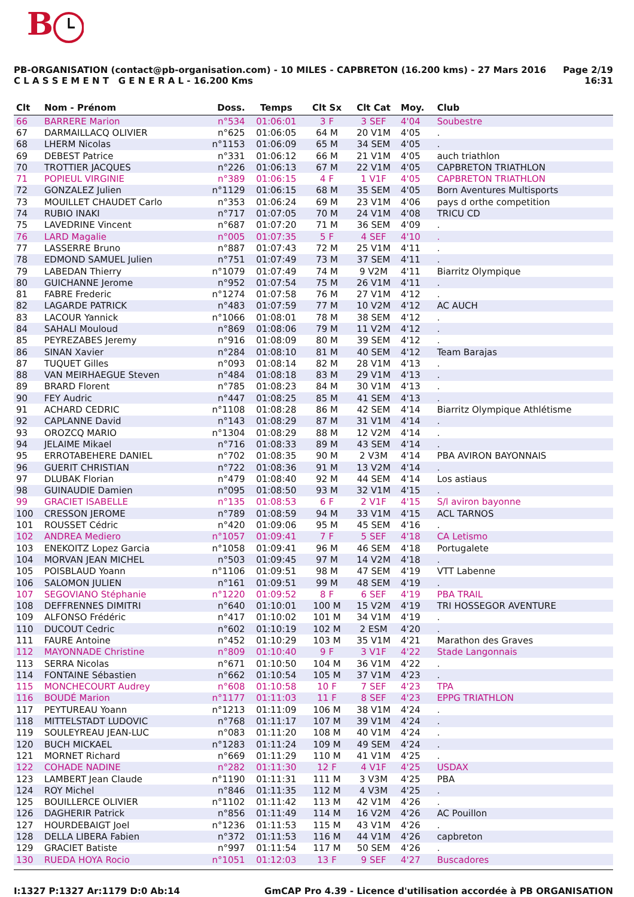B
PB-ORGANISATION (contact@pb-organisation.com) - 10 MILES - CAPBRETON (16.200 kms) - 27 Mars 2016
C L A S S E M E N T G E N E R A L - 16.200 Kms
Page 2/19
16:31
| Clt | Nom - Prénom | Doss. | Temps | Clt Sx | Clt Cat | Moy. | Club |
| --- | --- | --- | --- | --- | --- | --- | --- |
| 66 | BARRERE Marion | n°534 | 01:06:01 | 3 F | 3 SEF | 4'04 | Soubestre |
| 67 | DARMAILLACQ OLIVIER | n°625 | 01:06:05 | 64 M | 20 V1M | 4'05 | . |
| 68 | LHERM Nicolas | n°1153 | 01:06:09 | 65 M | 34 SEM | 4'05 | . |
| 69 | DEBEST Patrice | n°331 | 01:06:12 | 66 M | 21 V1M | 4'05 | auch triathlon |
| 70 | TROTTIER JACQUES | n°226 | 01:06:13 | 67 M | 22 V1M | 4'05 | CAPBRETON TRIATHLON |
| 71 | POPIEUL VIRGINIE | n°389 | 01:06:15 | 4 F | 1 V1F | 4'05 | CAPBRETON TRIATHLON |
| 72 | GONZALEZ Julien | n°1129 | 01:06:15 | 68 M | 35 SEM | 4'05 | Born Aventures Multisports |
| 73 | MOUILLET CHAUDET Carlo | n°353 | 01:06:24 | 69 M | 23 V1M | 4'06 | pays d orthe competition |
| 74 | RUBIO INAKI | n°717 | 01:07:05 | 70 M | 24 V1M | 4'08 | TRICU CD |
| 75 | LAVEDRINE Vincent | n°687 | 01:07:20 | 71 M | 36 SEM | 4'09 | . |
| 76 | LARD Magalie | n°005 | 01:07:35 | 5 F | 4 SEF | 4'10 | . |
| 77 | LASSERRE Bruno | n°887 | 01:07:43 | 72 M | 25 V1M | 4'11 | . |
| 78 | EDMOND SAMUEL Julien | n°751 | 01:07:49 | 73 M | 37 SEM | 4'11 | . |
| 79 | LABEDAN Thierry | n°1079 | 01:07:49 | 74 M | 9 V2M | 4'11 | Biarritz Olympique |
| 80 | GUICHANNE Jerome | n°952 | 01:07:54 | 75 M | 26 V1M | 4'11 | . |
| 81 | FABRE Frederic | n°1274 | 01:07:58 | 76 M | 27 V1M | 4'12 | . |
| 82 | LAGARDE PATRICK | n°483 | 01:07:59 | 77 M | 10 V2M | 4'12 | AC AUCH |
| 83 | LACOUR Yannick | n°1066 | 01:08:01 | 78 M | 38 SEM | 4'12 | . |
| 84 | SAHALI Mouloud | n°869 | 01:08:06 | 79 M | 11 V2M | 4'12 | . |
| 85 | PEYREZABES Jeremy | n°916 | 01:08:09 | 80 M | 39 SEM | 4'12 | . |
| 86 | SINAN Xavier | n°284 | 01:08:10 | 81 M | 40 SEM | 4'12 | Team Barajas |
| 87 | TUQUET Gilles | n°093 | 01:08:14 | 82 M | 28 V1M | 4'13 | . |
| 88 | VAN MEIRHAEGUE Steven | n°484 | 01:08:18 | 83 M | 29 V1M | 4'13 | . |
| 89 | BRARD Florent | n°785 | 01:08:23 | 84 M | 30 V1M | 4'13 | . |
| 90 | FEY Audric | n°447 | 01:08:25 | 85 M | 41 SEM | 4'13 | . |
| 91 | ACHARD CEDRIC | n°1108 | 01:08:28 | 86 M | 42 SEM | 4'14 | Biarritz Olympique Athlétisme |
| 92 | CAPLANNE David | n°143 | 01:08:29 | 87 M | 31 V1M | 4'14 | . |
| 93 | OROZCQ MARIO | n°1304 | 01:08:29 | 88 M | 12 V2M | 4'14 | . |
| 94 | JELAIME Mikael | n°716 | 01:08:33 | 89 M | 43 SEM | 4'14 | . |
| 95 | ERROTABEHERE DANIEL | n°702 | 01:08:35 | 90 M | 2 V3M | 4'14 | PBA AVIRON BAYONNAIS |
| 96 | GUERIT CHRISTIAN | n°722 | 01:08:36 | 91 M | 13 V2M | 4'14 | . |
| 97 | DLUBAK Florian | n°479 | 01:08:40 | 92 M | 44 SEM | 4'14 | Los astiaus |
| 98 | GUINAUDIE Damien | n°095 | 01:08:50 | 93 M | 32 V1M | 4'15 | . |
| 99 | GRACIET ISABELLE | n°135 | 01:08:53 | 6 F | 2 V1F | 4'15 | S/l aviron bayonne |
| 100 | CRESSON JEROME | n°789 | 01:08:59 | 94 M | 33 V1M | 4'15 | ACL TARNOS |
| 101 | ROUSSET Cédric | n°420 | 01:09:06 | 95 M | 45 SEM | 4'16 | . |
| 102 | ANDREA Mediero | n°1057 | 01:09:41 | 7 F | 5 SEF | 4'18 | CA Letismo |
| 103 | ENEKOITZ Lopez Garcia | n°1058 | 01:09:41 | 96 M | 46 SEM | 4'18 | Portugalete |
| 104 | MORVAN JEAN MICHEL | n°503 | 01:09:45 | 97 M | 14 V2M | 4'18 | . |
| 105 | POISBLAUD Yoann | n°1106 | 01:09:51 | 98 M | 47 SEM | 4'19 | VTT Labenne |
| 106 | SALOMON JULIEN | n°161 | 01:09:51 | 99 M | 48 SEM | 4'19 | . |
| 107 | SEGOVIANO Stéphanie | n°1220 | 01:09:52 | 8 F | 6 SEF | 4'19 | PBA TRAIL |
| 108 | DEFFRENNES DIMITRI | n°640 | 01:10:01 | 100 M | 15 V2M | 4'19 | TRI HOSSEGOR AVENTURE |
| 109 | ALFONSO Frédéric | n°417 | 01:10:02 | 101 M | 34 V1M | 4'19 | . |
| 110 | DUCOUT Cedric | n°602 | 01:10:19 | 102 M | 2 ESM | 4'20 | . |
| 111 | FAURE Antoine | n°452 | 01:10:29 | 103 M | 35 V1M | 4'21 | Marathon des Graves |
| 112 | MAYONNADE Christine | n°809 | 01:10:40 | 9 F | 3 V1F | 4'22 | Stade Langonnais |
| 113 | SERRA Nicolas | n°671 | 01:10:50 | 104 M | 36 V1M | 4'22 | . |
| 114 | FONTAINE Sébastien | n°662 | 01:10:54 | 105 M | 37 V1M | 4'23 | . |
| 115 | MONCHECOURT Audrey | n°608 | 01:10:58 | 10 F | 7 SEF | 4'23 | TPA |
| 116 | BOUDÉ Marion | n°1177 | 01:11:03 | 11 F | 8 SEF | 4'23 | EPPG TRIATHLON |
| 117 | PEYTUREAU Yoann | n°1213 | 01:11:09 | 106 M | 38 V1M | 4'24 | . |
| 118 | MITTELSTADT LUDOVIC | n°768 | 01:11:17 | 107 M | 39 V1M | 4'24 | . |
| 119 | SOULEYREAU JEAN-LUC | n°083 | 01:11:20 | 108 M | 40 V1M | 4'24 | . |
| 120 | BUCH MICKAEL | n°1283 | 01:11:24 | 109 M | 49 SEM | 4'24 | . |
| 121 | MORNET Richard | n°669 | 01:11:29 | 110 M | 41 V1M | 4'25 | . |
| 122 | COHADE NADINE | n°282 | 01:11:30 | 12 F | 4 V1F | 4'25 | USDAX |
| 123 | LAMBERT Jean Claude | n°1190 | 01:11:31 | 111 M | 3 V3M | 4'25 | PBA |
| 124 | ROY Michel | n°846 | 01:11:35 | 112 M | 4 V3M | 4'25 | . |
| 125 | BOUILLERCE OLIVIER | n°1102 | 01:11:42 | 113 M | 42 V1M | 4'26 | . |
| 126 | DAGHERIR Patrick | n°856 | 01:11:49 | 114 M | 16 V2M | 4'26 | AC Pouillon |
| 127 | HOURDEBAIGT Joel | n°1236 | 01:11:53 | 115 M | 43 V1M | 4'26 | . |
| 128 | DELLA LIBERA Fabien | n°372 | 01:11:53 | 116 M | 44 V1M | 4'26 | capbreton |
| 129 | GRACIET Batiste | n°997 | 01:11:54 | 117 M | 50 SEM | 4'26 | . |
| 130 | RUEDA HOYA Rocio | n°1051 | 01:12:03 | 13 F | 9 SEF | 4'27 | Buscadores |
I:1327 P:1327 Ar:1179 D:0 Ab:14
GmCAP Pro 4.39 - Licence d'utilisation accordée à PB ORGANISATION